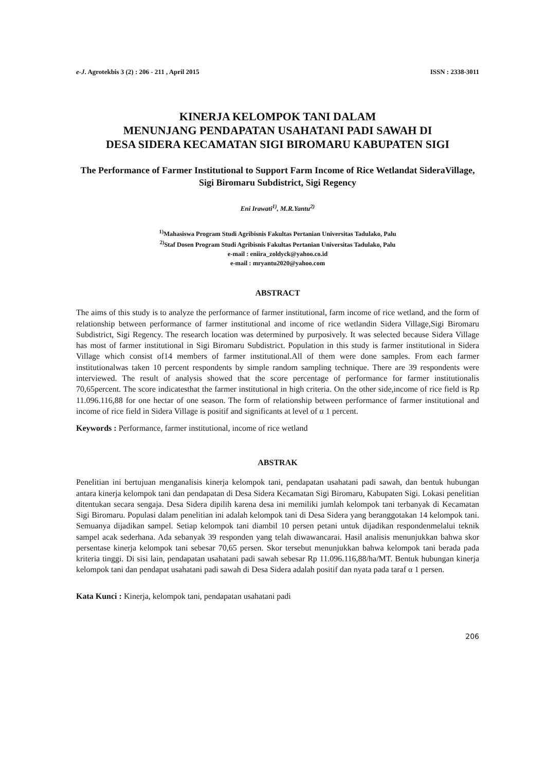e-J. Agrotekbis 3 (2) : 206 - 211 , April 2015 ISSN : 2338-3011
KINERJA KELOMPOK TANI DALAM
MENUNJANG PENDAPATAN USAHATANI PADI SAWAH DI
DESA SIDERA KECAMATAN SIGI BIROMARU KABUPATEN SIGI
The Performance of Farmer Institutional to Support Farm Income of Rice Wetlandat SideraVillage, Sigi Biromaru Subdistrict, Sigi Regency
Eni Irawati<sup>1)</sup>, M.R.Yantu<sup>2)</sup>
<sup>1)</sup> Mahasiswa Program Studi Agribisnis Fakultas Pertanian Universitas Tadulako, Palu
<sup>2)</sup> Staf Dosen Program Studi Agribisnis Fakultas Pertanian Universitas Tadulako, Palu
e-mail : eniira_zoldyck@yahoo.co.id
e-mail : mryantu2020@yahoo.com
ABSTRACT
The aims of this study is to analyze the performance of farmer institutional, farm income of rice wetland, and the form of relationship between performance of farmer institutional and income of rice wetlandin Sidera Village,Sigi Biromaru Subdistrict, Sigi Regency. The research location was determined by purposively. It was selected because Sidera Village has most of farmer institutional in Sigi Biromaru Subdistrict. Population in this study is farmer institutional in Sidera Village which consist of14 members of farmer institutional.All of them were done samples. From each farmer institutionalwas taken 10 percent respondents by simple random sampling technique. There are 39 respondents were interviewed. The result of analysis showed that the score percentage of performance for farmer institutionalis 70,65percent. The score indicatesthat the farmer institutional in high criteria. On the other side,income of rice field is Rp 11.096.116,88 for one hectar of one season. The form of relationship between performance of farmer institutional and income of rice field in Sidera Village is positif and significants at level of α 1 percent.
Keywords : Performance, farmer institutional, income of rice wetland
ABSTRAK
Penelitian ini bertujuan menganalisis kinerja kelompok tani, pendapatan usahatani padi sawah, dan bentuk hubungan antara kinerja kelompok tani dan pendapatan di Desa Sidera Kecamatan Sigi Biromaru, Kabupaten Sigi. Lokasi penelitian ditentukan secara sengaja. Desa Sidera dipilih karena desa ini memiliki jumlah kelompok tani terbanyak di Kecamatan Sigi Biromaru. Populasi dalam penelitian ini adalah kelompok tani di Desa Sidera yang beranggotakan 14 kelompok tani. Semuanya dijadikan sampel. Setiap kelompok tani diambil 10 persen petani untuk dijadikan respondenmelalui teknik sampel acak sederhana. Ada sebanyak 39 responden yang telah diwawancarai. Hasil analisis menunjukkan bahwa skor persentase kinerja kelompok tani sebesar 70,65 persen. Skor tersebut menunjukkan bahwa kelompok tani berada pada kriteria tinggi. Di sisi lain, pendapatan usahatani padi sawah sebesar Rp 11.096.116,88/ha/MT. Bentuk hubungan kinerja kelompok tani dan pendapat usahatani padi sawah di Desa Sidera adalah positif dan nyata pada taraf α 1 persen.
Kata Kunci : Kinerja, kelompok tani, pendapatan usahatani padi
206